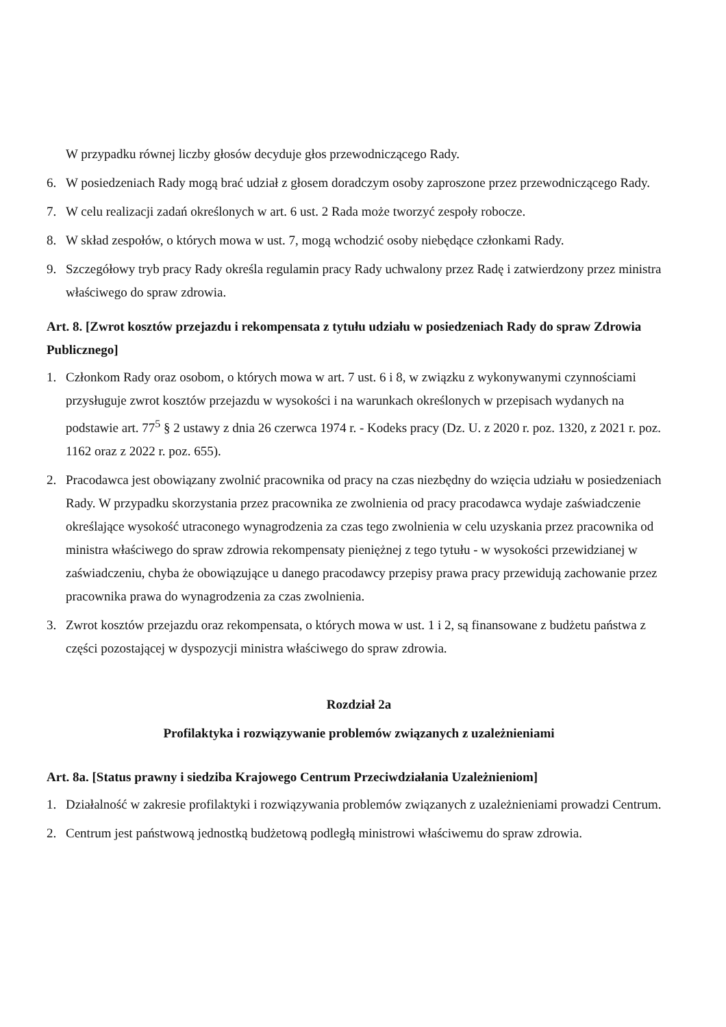W przypadku równej liczby głosów decyduje głos przewodniczącego Rady.
6. W posiedzeniach Rady mogą brać udział z głosem doradczym osoby zaproszone przez przewodniczącego Rady.
7. W celu realizacji zadań określonych w art. 6 ust. 2 Rada może tworzyć zespoły robocze.
8. W skład zespołów, o których mowa w ust. 7, mogą wchodzić osoby niebędące członkami Rady.
9. Szczegółowy tryb pracy Rady określa regulamin pracy Rady uchwalony przez Radę i zatwierdzony przez ministra właściwego do spraw zdrowia.
Art. 8. [Zwrot kosztów przejazdu i rekompensata z tytułu udziału w posiedzeniach Rady do spraw Zdrowia Publicznego]
1. Członkom Rady oraz osobom, o których mowa w art. 7 ust. 6 i 8, w związku z wykonywanymi czynnościami przysługuje zwrot kosztów przejazdu w wysokości i na warunkach określonych w przepisach wydanych na podstawie art. 77<sup>5</sup> § 2 ustawy z dnia 26 czerwca 1974 r. - Kodeks pracy (Dz. U. z 2020 r. poz. 1320, z 2021 r. poz. 1162 oraz z 2022 r. poz. 655).
2. Pracodawca jest obowiązany zwolnić pracownika od pracy na czas niezbędny do wzięcia udziału w posiedzeniach Rady. W przypadku skorzystania przez pracownika ze zwolnienia od pracy pracodawca wydaje zaświadczenie określające wysokość utraconego wynagrodzenia za czas tego zwolnienia w celu uzyskania przez pracownika od ministra właściwego do spraw zdrowia rekompensaty pieniężnej z tego tytułu - w wysokości przewidzianej w zaświadczeniu, chyba że obowiązujące u danego pracodawcy przepisy prawa pracy przewidują zachowanie przez pracownika prawa do wynagrodzenia za czas zwolnienia.
3. Zwrot kosztów przejazdu oraz rekompensata, o których mowa w ust. 1 i 2, są finansowane z budżetu państwa z części pozostającej w dyspozycji ministra właściwego do spraw zdrowia.
Rozdział 2a
Profilaktyka i rozwiązywanie problemów związanych z uzależnieniami
Art. 8a. [Status prawny i siedziba Krajowego Centrum Przeciwdziałania Uzależnieniom]
1. Działalność w zakresie profilaktyki i rozwiązywania problemów związanych z uzależnieniami prowadzi Centrum.
2. Centrum jest państwową jednostką budżetową podległą ministrowi właściwemu do spraw zdrowia.